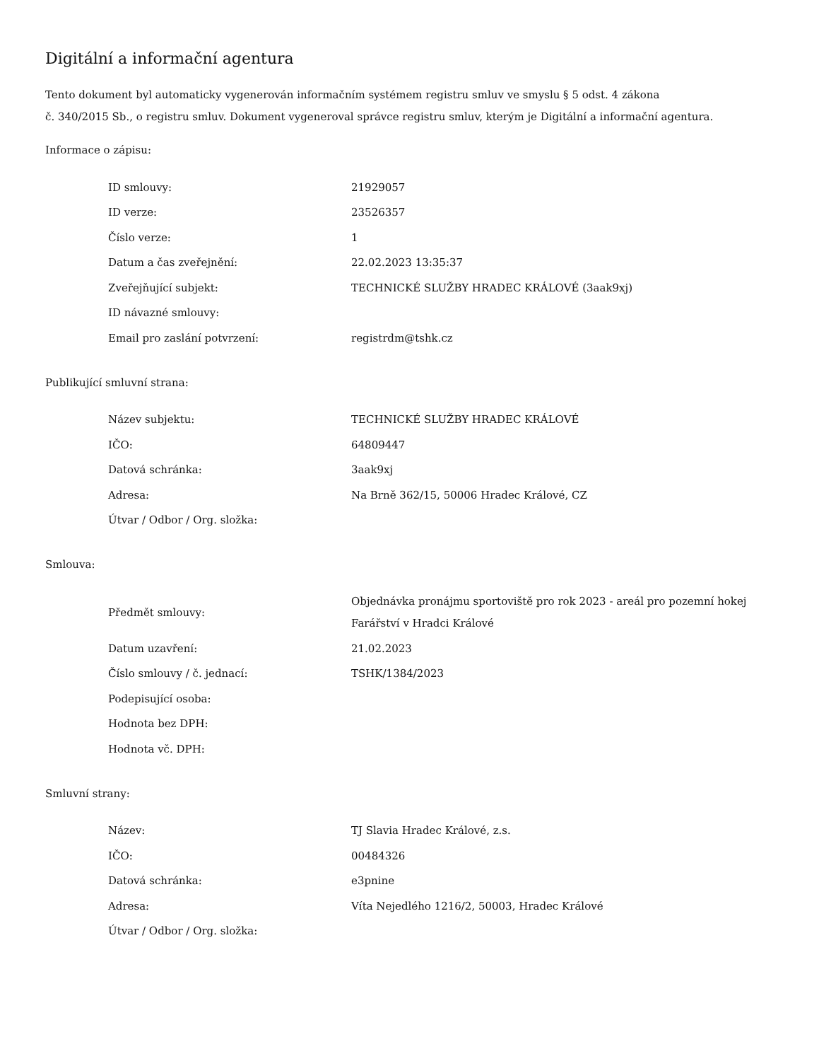Digitální a informační agentura
Tento dokument byl automaticky vygenerován informačním systémem registru smluv ve smyslu § 5 odst. 4 zákona
č. 340/2015 Sb., o registru smluv. Dokument vygeneroval správce registru smluv, kterým je Digitální a informační agentura.
Informace o zápisu:
| ID smlouvy: | 21929057 |
| ID verze: | 23526357 |
| Číslo verze: | 1 |
| Datum a čas zveřejnění: | 22.02.2023 13:35:37 |
| Zveřejňující subjekt: | TECHNICKÉ SLUŽBY HRADEC KRÁLOVÉ (3aak9xj) |
| ID návazné smlouvy: | |
| Email pro zaslání potvrzení: | registrdm@tshk.cz |
Publikující smluvní strana:
| Název subjektu: | TECHNICKÉ SLUŽBY HRADEC KRÁLOVÉ |
| IČO: | 64809447 |
| Datová schránka: | 3aak9xj |
| Adresa: | Na Brně 362/15, 50006 Hradec Králové, CZ |
| Útvar / Odbor / Org. složka: | |
Smlouva:
| Předmět smlouvy: | Objednávka pronájmu sportoviště pro rok 2023 - areál pro pozemní hokej Farářství v Hradci Králové |
| Datum uzavření: | 21.02.2023 |
| Číslo smlouvy / č. jednací: | TSHK/1384/2023 |
| Podepisující osoba: | |
| Hodnota bez DPH: | |
| Hodnota vč. DPH: | |
Smluvní strany:
| Název: | TJ Slavia Hradec Králové, z.s. |
| IČO: | 00484326 |
| Datová schránka: | e3pnine |
| Adresa: | Víta Nejedlého 1216/2, 50003, Hradec Králové |
| Útvar / Odbor / Org. složka: | |